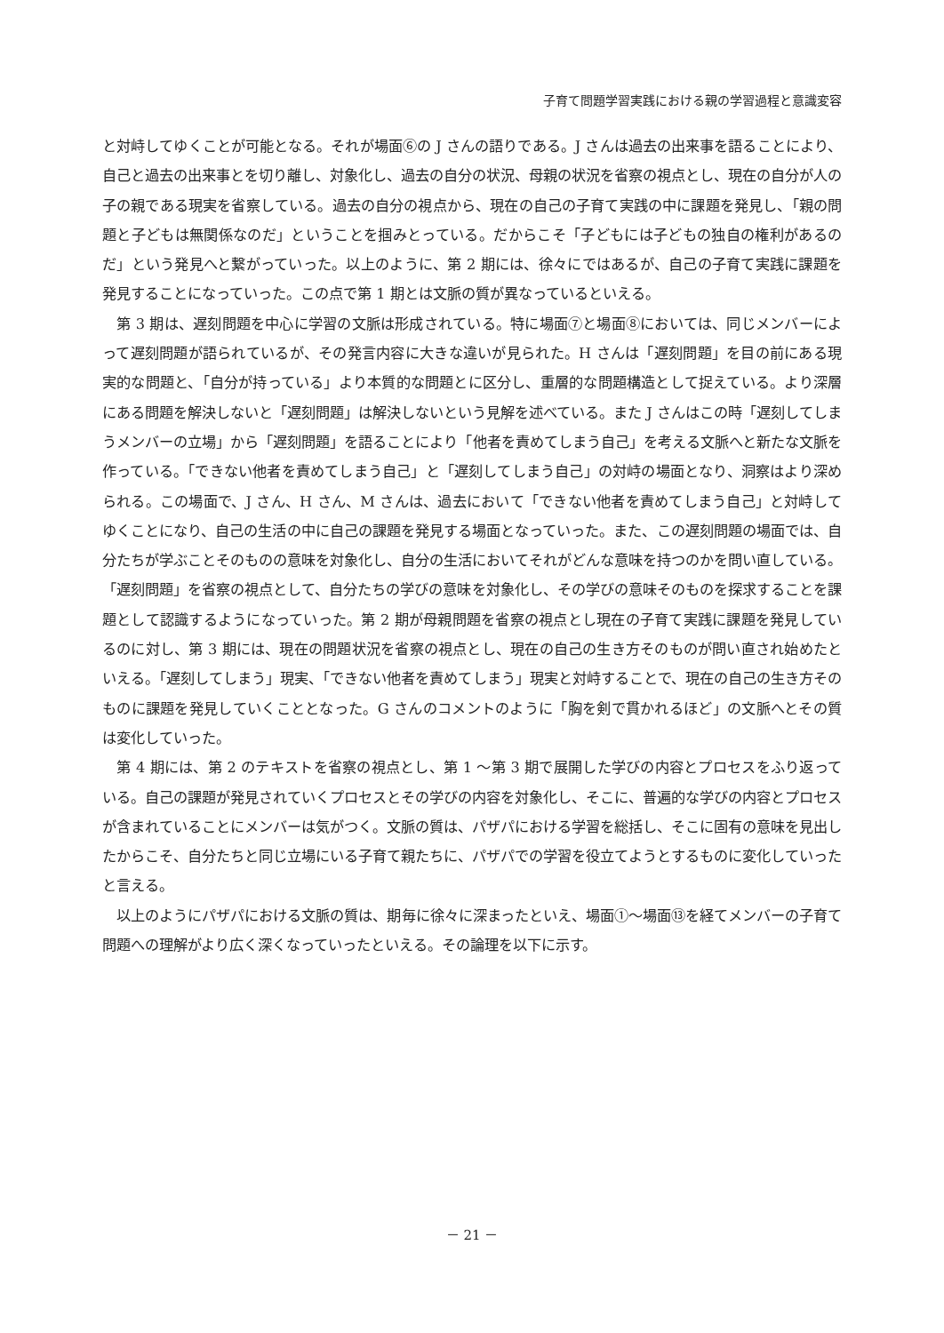子育て問題学習実践における親の学習過程と意識変容
と対峙してゆくことが可能となる。それが場面⑥の J さんの語りである。J さんは過去の出来事を語ることにより、自己と過去の出来事とを切り離し、対象化し、過去の自分の状況、母親の状況を省察の視点とし、現在の自分が人の子の親である現実を省察している。過去の自分の視点から、現在の自己の子育て実践の中に課題を発見し、「親の問題と子どもは無関係なのだ」ということを掴みとっている。だからこそ「子どもには子どもの独自の権利があるのだ」という発見へと繋がっていった。以上のように、第 2 期には、徐々にではあるが、自己の子育て実践に課題を発見することになっていった。この点で第 1 期とは文脈の質が異なっているといえる。
第 3 期は、遅刻問題を中心に学習の文脈は形成されている。特に場面⑦と場面⑧においては、同じメンバーによって遅刻問題が語られているが、その発言内容に大きな違いが見られた。H さんは「遅刻問題」を目の前にある現実的な問題と、「自分が持っている」より本質的な問題とに区分し、重層的な問題構造として捉えている。より深層にある問題を解決しないと「遅刻問題」は解決しないという見解を述べている。また J さんはこの時「遅刻してしまうメンバーの立場」から「遅刻問題」を語ることにより「他者を責めてしまう自己」を考える文脈へと新たな文脈を作っている。「できない他者を責めてしまう自己」と「遅刻してしまう自己」の対峙の場面となり、洞察はより深められる。この場面で、J さん、H さん、M さんは、過去において「できない他者を責めてしまう自己」と対峙してゆくことになり、自己の生活の中に自己の課題を発見する場面となっていった。また、この遅刻問題の場面では、自分たちが学ぶことそのものの意味を対象化し、自分の生活においてそれがどんな意味を持つのかを問い直している。「遅刻問題」を省察の視点として、自分たちの学びの意味を対象化し、その学びの意味そのものを探求することを課題として認識するようになっていった。第 2 期が母親問題を省察の視点とし現在の子育て実践に課題を発見しているのに対し、第 3 期には、現在の問題状況を省察の視点とし、現在の自己の生き方そのものが問い直され始めたといえる。「遅刻してしまう」現実、「できない他者を責めてしまう」現実と対峙することで、現在の自己の生き方そのものに課題を発見していくこととなった。G さんのコメントのように「胸を剣で貫かれるほど」の文脈へとその質は変化していった。
第 4 期には、第 2 のテキストを省察の視点とし、第 1 ～第 3 期で展開した学びの内容とプロセスをふり返っている。自己の課題が発見されていくプロセスとその学びの内容を対象化し、そこに、普遍的な学びの内容とプロセスが含まれていることにメンバーは気がつく。文脈の質は、パザパにおける学習を総括し、そこに固有の意味を見出したからこそ、自分たちと同じ立場にいる子育て親たちに、パザパでの学習を役立てようとするものに変化していったと言える。
以上のようにパザパにおける文脈の質は、期毎に徐々に深まったといえ、場面①～場面⑬を経てメンバーの子育て問題への理解がより広く深くなっていったといえる。その論理を以下に示す。
－ 21 －